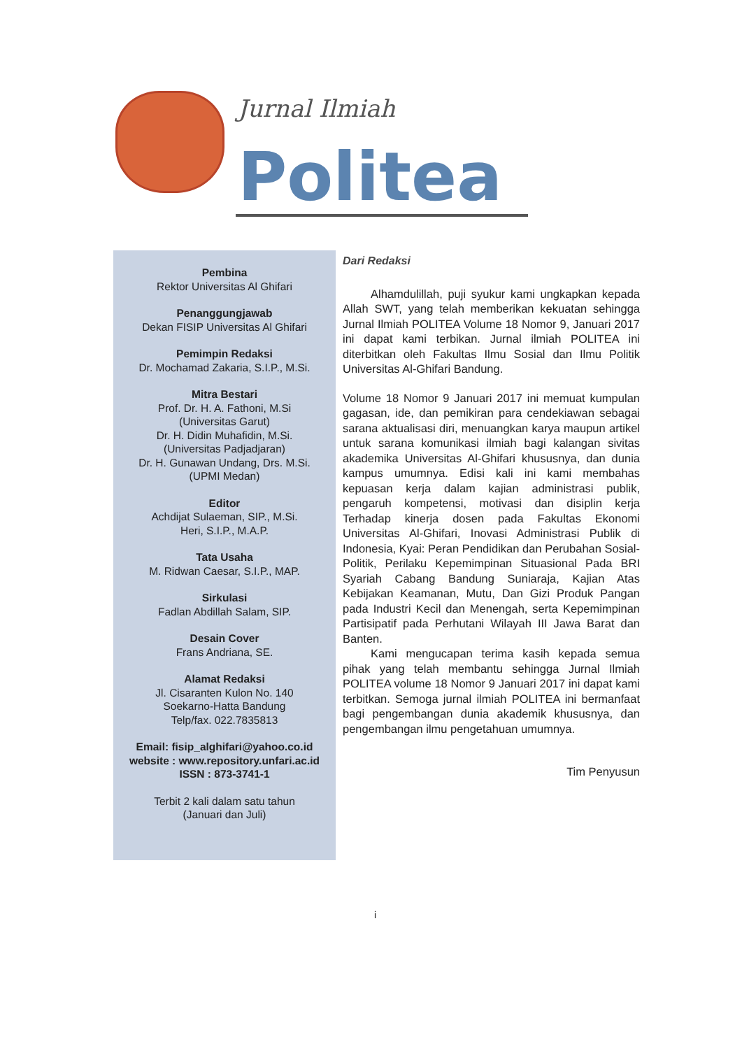Jurnal Ilmiah
Politea
Pembina
Rektor Universitas Al Ghifari
Penanggungjawab
Dekan FISIP Universitas Al Ghifari
Pemimpin Redaksi
Dr. Mochamad Zakaria, S.I.P., M.Si.
Mitra Bestari
Prof. Dr. H. A. Fathoni, M.Si
(Universitas Garut)
Dr. H. Didin Muhafidin, M.Si.
(Universitas Padjadjaran)
Dr. H. Gunawan Undang, Drs. M.Si.
(UPMI Medan)
Editor
Achdijat Sulaeman, SIP., M.Si.
Heri, S.I.P., M.A.P.
Tata Usaha
M. Ridwan Caesar, S.I.P., MAP.
Sirkulasi
Fadlan Abdillah Salam, SIP.
Desain Cover
Frans Andriana, SE.
Alamat Redaksi
Jl. Cisaranten Kulon No. 140
Soekarno-Hatta Bandung
Telp/fax. 022.7835813
Email: fisip_alghifari@yahoo.co.id
website : www.repository.unfari.ac.id
ISSN : 873-3741-1
Terbit 2 kali dalam satu tahun
(Januari dan Juli)
Dari Redaksi
Alhamdulillah, puji syukur kami ungkapkan kepada Allah SWT, yang telah memberikan kekuatan sehingga Jurnal Ilmiah POLITEA Volume 18 Nomor 9, Januari 2017 ini dapat kami terbikan. Jurnal ilmiah POLITEA ini diterbitkan oleh Fakultas Ilmu Sosial dan Ilmu Politik Universitas Al-Ghifari Bandung.
Volume 18 Nomor 9 Januari 2017 ini memuat kumpulan gagasan, ide, dan pemikiran para cendekiawan sebagai sarana aktualisasi diri, menuangkan karya maupun artikel untuk sarana komunikasi ilmiah bagi kalangan sivitas akademika Universitas Al-Ghifari khususnya, dan dunia kampus umumnya. Edisi kali ini kami membahas kepuasan kerja dalam kajian administrasi publik, pengaruh kompetensi, motivasi dan disiplin kerja Terhadap kinerja dosen pada Fakultas Ekonomi Universitas Al-Ghifari, Inovasi Administrasi Publik di Indonesia, Kyai: Peran Pendidikan dan Perubahan Sosial-Politik, Perilaku Kepemimpinan Situasional Pada BRI Syariah Cabang Bandung Suniaraja, Kajian Atas Kebijakan Keamanan, Mutu, Dan Gizi Produk Pangan pada Industri Kecil dan Menengah, serta Kepemimpinan Partisipatif pada Perhutani Wilayah III Jawa Barat dan Banten.
Kami mengucapan terima kasih kepada semua pihak yang telah membantu sehingga Jurnal Ilmiah POLITEA volume 18 Nomor 9 Januari 2017 ini dapat kami terbitkan. Semoga jurnal ilmiah POLITEA ini bermanfaat bagi pengembangan dunia akademik khususnya, dan pengembangan ilmu pengetahuan umumnya.
Tim Penyusun
i